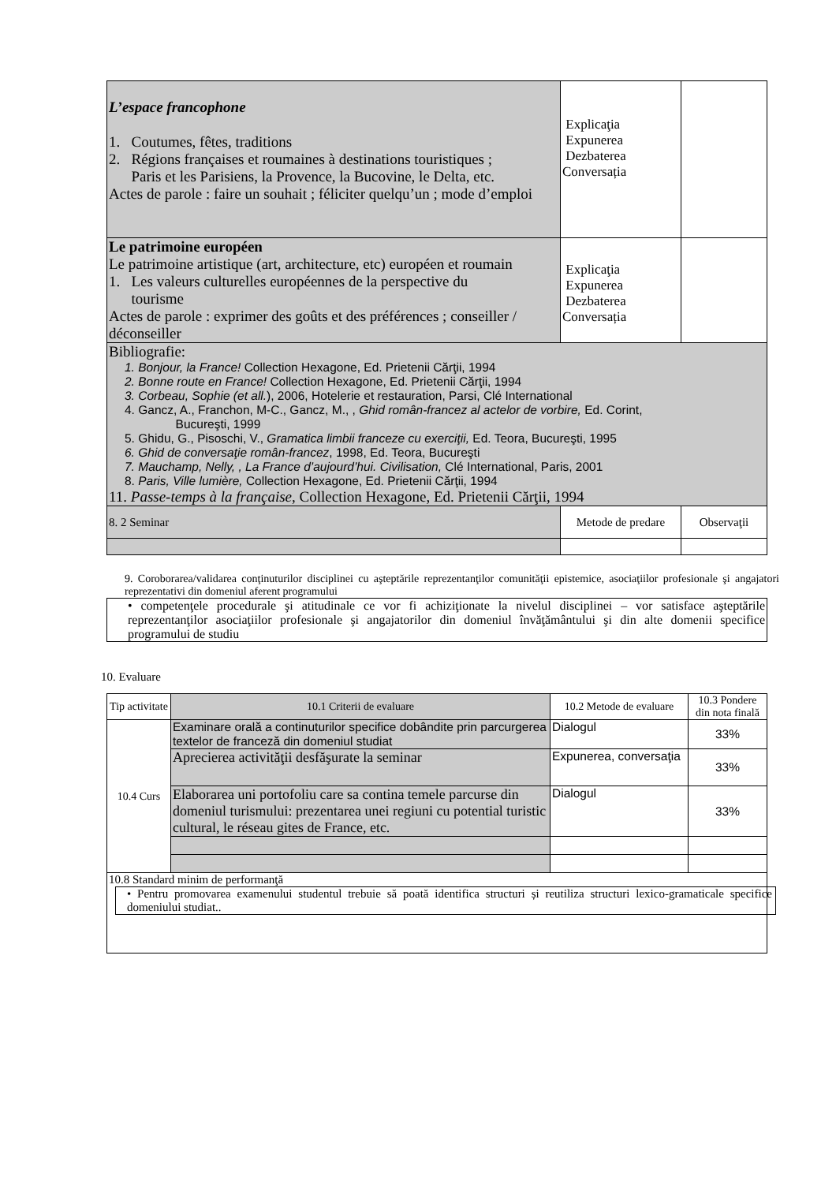| L’espace francophone 1. Coutumes, fêtes, traditions 2. Régions françaises et roumaines à destinations touristiques ; Paris et les Parisiens, la Provence, la Bucovine, le Delta, etc. Actes de parole : faire un souhait ; féliciter quelqu’un ; mode d’emploi | Explicaţia Expunerea Dezbaterea Conversația | |
| Le patrimoine européen Le patrimoine artistique (art, architecture, etc) européen et roumain 1. Les valeurs culturelles européennes de la perspective du tourisme Actes de parole : exprimer des goûts et des préférences ; conseiller / déconseiller | Explicaţia Expunerea Dezbaterea Conversația | |
| Bibliografie: 1. Bonjour, la France! Collection Hexagone, Ed. Prietenii Cărţii, 1994 2. Bonne route en France! Collection Hexagone, Ed. Prietenii Cărţii, 1994 3. Corbeau, Sophie (et all. ), 2006, Hotelerie et restauration, Parsi, Clé International 4. Gancz, A., Franchon, M-C., Gancz, M., , Ghid român-francez al actelor de vorbire, Ed. Corint, Bucureşti, 1999 5. Ghidu, G., Pisoschi, V., Gramatica limbii franceze cu exerciţii, Ed. Teora, Bucureşti, 1995 6. Ghid de conversaţie român-francez , 1998, Ed. Teora, Bucureşti 7. Mauchamp, Nelly, , La France d’aujourd’hui. Civilisation, Clé International, Paris, 2001 8. Paris, Ville lumière, Collection Hexagone, Ed. Prietenii Cărţii, 1994 11. Passe-temps à la française , Collection Hexagone, Ed. Prietenii Cărţii, 1994 | | |
| 8. 2 Seminar | Metode de predare | Observaţii |
9. Coroborarea/validarea conţinuturilor disciplinei cu aşteptările reprezentanţilor comunităţii epistemice, asociaţiilor profesionale şi angajatori reprezentativi din domeniul aferent programului
| • competenţele procedurale şi atitudinale ce vor fi achiziţionate la nivelul disciplinei – vor satisface aşteptările reprezentanţilor asociaţiilor profesionale şi angajatorilor din domeniul învăţământului şi din alte domenii specifice programului de studiu |
10. Evaluare
| Tip activitate | 10.1 Criterii de evaluare | 10.2 Metode de evaluare | 10.3 Pondere din nota finală |
| --- | --- | --- | --- |
| 10.4 Curs | Examinare orală a continuturilor specifice dobândite prin parcurgerea textelor de franceză din domeniul studiat | Dialogul | 33% |
| | Aprecierea activităţii desfăşurate la seminar | Expunerea, conversaţia | 33% |
| | Elaborarea uni portofoliu care sa contina temele parcurse din domeniul turismului: prezentarea unei regiuni cu potential turistic cultural, le réseau gites de France, etc. | Dialogul | 33% |
| 10.8 Standard minim de performanţă • Pentru promovarea examenului studentul trebuie să poată identifica structuri și reutiliza structuri lexico-gramaticale specifice domeniului studiat.. | | | |